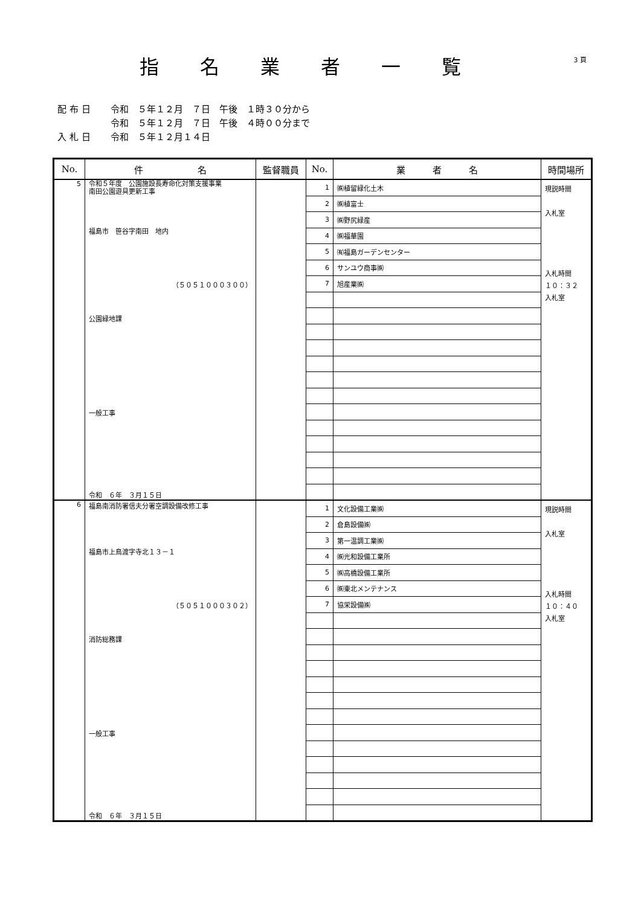指名業者一覧
3 頁
配布日 令和　５年１２月　７日　午後　１時３０分から
令和　５年１２月　７日　午後　４時００分まで
入札日 令和　５年１２月１４日
| No. | 件 名 | 監督職員 | No. | 業 者 名 | 時間場所 |
| --- | --- | --- | --- | --- | --- |
| 5 | 令和５年度 公園施設長寿命化対策支援事業 南田公園遊具更新工事 福島市 笹谷字南田 地内 （５０５１０００３００） 公園緑地課 一般工事 令和 ６年 ３月１５日 | | 1 | ㈱植留緑化土木 | 現説時間 入札室 入札時間 １０：３２ 入札室 |
| | | | 2 | ㈱植富士 | |
| | | | 3 | ㈱野尻緑産 | |
| | | | 4 | ㈱福華園 | |
| | | | 5 | ㈲福島ガーデンセンター | |
| | | | 6 | サンユウ商事㈱ | |
| | | | 7 | 旭産業㈱ | |
| 6 | 福島南消防署信夫分署空調設備改修工事 福島市上鳥渡字寺北１３－１ （５０５１０００３０２） 消防総務課 一般工事 令和 ６年 ３月１５日 | | 1 | 文化設備工業㈱ | 現説時間 入札室 入札時間 １０：４０ 入札室 |
| | | | 2 | 倉島設備㈱ | |
| | | | 3 | 第一温調工業㈱ | |
| | | | 4 | ㈱光和設備工業所 | |
| | | | 5 | ㈱高橋設備工業所 | |
| | | | 6 | ㈱東北メンテナンス | |
| | | | 7 | 協栄設備㈱ | |